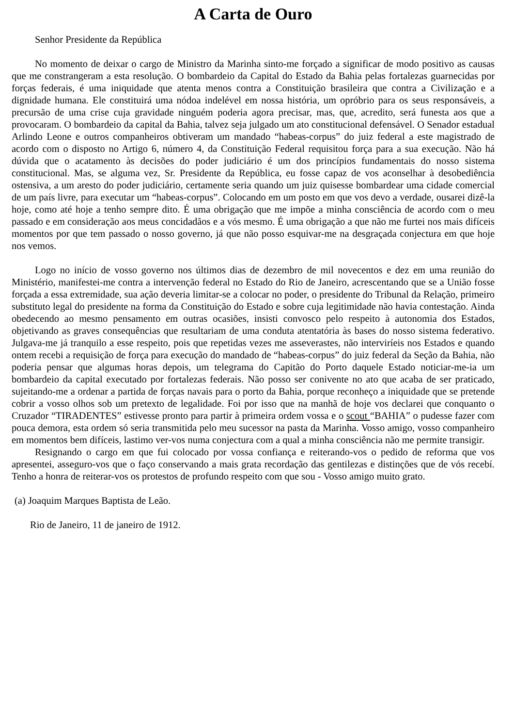A Carta de Ouro
Senhor Presidente da República
No momento de deixar o cargo de Ministro da Marinha sinto-me forçado a significar de modo positivo as causas que me constrangeram a esta resolução. O bombardeio da Capital do Estado da Bahia pelas fortalezas guarnecidas por forças federais, é uma iniquidade que atenta menos contra a Constituição brasileira que contra a Civilização e a dignidade humana. Ele constituirá uma nódoa indelével em nossa história, um opróbrio para os seus responsáveis, a precursão de uma crise cuja gravidade ninguém poderia agora precisar, mas, que, acredito, será funesta aos que a provocaram. O bombardeio da capital da Bahia, talvez seja julgado um ato constitucional defensável. O Senador estadual Arlindo Leone e outros companheiros obtiveram um mandado “habeas-corpus” do juiz federal a este magistrado de acordo com o disposto no Artigo 6, número 4, da Constituição Federal requisitou força para a sua execução. Não há dúvida que o acatamento às decisões do poder judiciário é um dos princípios fundamentais do nosso sistema constitucional. Mas, se alguma vez, Sr. Presidente da República, eu fosse capaz de vos aconselhar à desobediência ostensiva, a um aresto do poder judiciário, certamente seria quando um juiz quisesse bombardear uma cidade comercial de um país livre, para executar um “habeas-corpus”. Colocando em um posto em que vos devo a verdade, ousarei dizê-la hoje, como até hoje a tenho sempre dito. É uma obrigação que me impõe a minha consciência de acordo com o meu passado e em consideração aos meus concidadãos e a vós mesmo. É uma obrigação a que não me furtei nos mais difíceis momentos por que tem passado o nosso governo, já que não posso esquivar-me na desgraçada conjectura em que hoje nos vemos.
Logo no início de vosso governo nos últimos dias de dezembro de mil novecentos e dez em uma reunião do Ministério, manifestei-me contra a intervenção federal no Estado do Rio de Janeiro, acrescentando que se a União fosse forçada a essa extremidade, sua ação deveria limitar-se a colocar no poder, o presidente do Tribunal da Relação, primeiro substituto legal do presidente na forma da Constituição do Estado e sobre cuja legitimidade não havia contestação. Ainda obedecendo ao mesmo pensamento em outras ocasiões, insisti convosco pelo respeito à autonomia dos Estados, objetivando as graves consequências que resultariam de uma conduta atentatória às bases do nosso sistema federativo. Julgava-me já tranquilo a esse respeito, pois que repetidas vezes me asseverastes, não interviríeis nos Estados e quando ontem recebi a requisição de força para execução do mandado de “habeas-corpus” do juiz federal da Seção da Bahia, não poderia pensar que algumas horas depois, um telegrama do Capitão do Porto daquele Estado noticiar-me-ia um bombardeio da capital executado por fortalezas federais. Não posso ser conivente no ato que acaba de ser praticado, sujeitando-me a ordenar a partida de forças navais para o porto da Bahia, porque reconheço a iniquidade que se pretende cobrir a vosso olhos sob um pretexto de legalidade. Foi por isso que na manhã de hoje vos declarei que conquanto o Cruzador “TIRADENTES” estivesse pronto para partir à primeira ordem vossa e o scout “BAHIA” o pudesse fazer com pouca demora, esta ordem só seria transmitida pelo meu sucessor na pasta da Marinha. Vosso amigo, vosso companheiro em momentos bem difíceis, lastimo ver-vos numa conjectura com a qual a minha consciência não me permite transigir.
Resignando o cargo em que fui colocado por vossa confiança e reiterando-vos o pedido de reforma que vos apresentei, asseguro-vos que o faço conservando a mais grata recordação das gentilezas e distinções que de vós recebí. Tenho a honra de reiterar-vos os protestos de profundo respeito com que sou - Vosso amigo muito grato.
(a) Joaquim Marques Baptista de Leão.
Rio de Janeiro, 11 de janeiro de 1912.